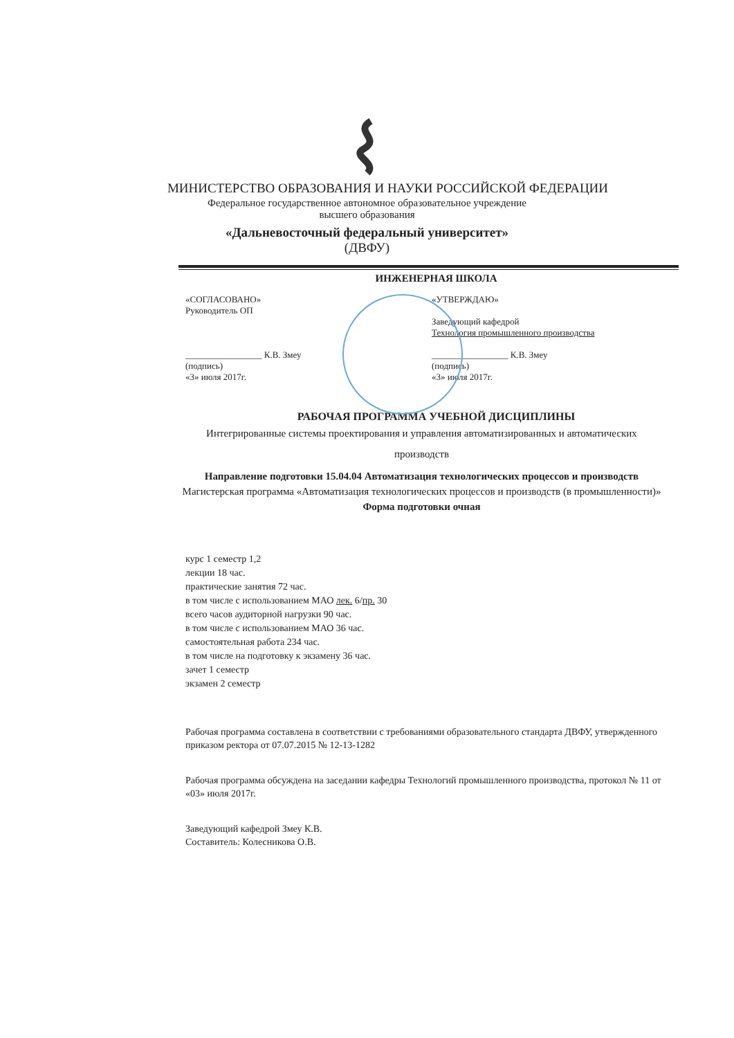МИНИСТЕРСТВО ОБРАЗОВАНИЯ И НАУКИ РОССИЙСКОЙ ФЕДЕРАЦИИ
Федеральное государственное автономное образовательное учреждение
высшего образования
«Дальневосточный федеральный университет»
(ДВФУ)
ИНЖЕНЕРНАЯ ШКОЛА
«СОГЛАСОВАНО»
Руководитель ОП
_________________ К.В. Змеу
(подпись)
«3» июля 2017г.
«УТВЕРЖДАЮ»
Заведующий кафедрой
Технология промышленного производства
_________________ К.В. Змеу
(подпись)
«3» июля 2017г.
РАБОЧАЯ ПРОГРАММА УЧЕБНОЙ ДИСЦИПЛИНЫ
Интегрированные системы проектирования и управления автоматизированных и автоматических производств
Направление подготовки 15.04.04 Автоматизация технологических процессов и производств
Магистерская программа «Автоматизация технологических процессов и производств (в промышленности)»
Форма подготовки очная
курс 1 семестр 1,2
лекции 18 час.
практические занятия 72 час.
в том числе с использованием МАО лек. 6/пр. 30
всего часов аудиторной нагрузки 90 час.
в том числе с использованием МАО 36 час.
самостоятельная работа 234 час.
в том числе на подготовку к экзамену 36 час.
зачет 1 семестр
экзамен 2 семестр
Рабочая программа составлена в соответствии с требованиями образовательного стандарта ДВФУ, утвержденного приказом ректора от 07.07.2015 № 12-13-1282
Рабочая программа обсуждена на заседании кафедры Технологий промышленного производства, протокол № 11 от «03» июля 2017г.
Заведующий кафедрой Змеу К.В.
Составитель: Колесникова О.В.